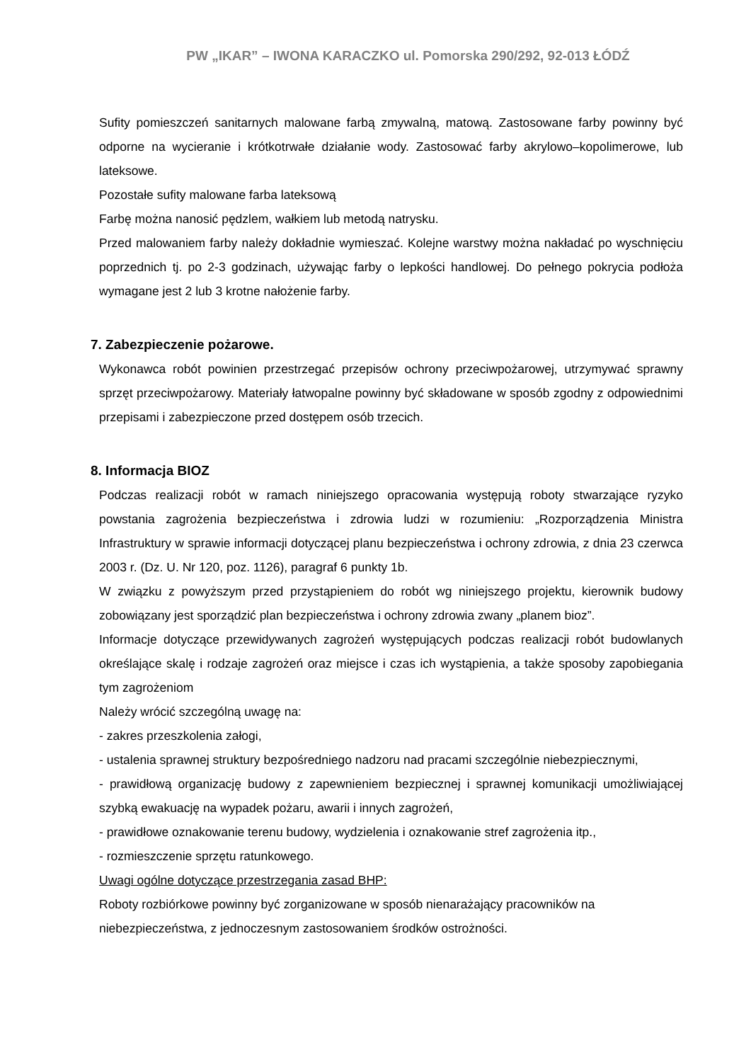PW „IKAR” – IWONA KARACZKO ul. Pomorska 290/292, 92-013 ŁÓDŹ
Sufity pomieszczeń sanitarnych malowane farbą zmywalną, matową. Zastosowane farby powinny być odporne na wycieranie i krótkotrwałe działanie wody. Zastosować farby akrylowo–kopolimerowe, lub lateksowe.
Pozostałe sufity malowane farba lateksową
Farbę można nanosić pędzlem, wałkiem lub metodą natrysku.
Przed malowaniem farby należy dokładnie wymieszać. Kolejne warstwy można nakładać po wyschnięciu poprzednich tj. po 2-3 godzinach, używając farby o lepkości handlowej. Do pełnego pokrycia podłoża wymagane jest 2 lub 3 krotne nałożenie farby.
7. Zabezpieczenie pożarowe.
Wykonawca robót powinien przestrzegać przepisów ochrony przeciwpożarowej, utrzymywać sprawny sprzęt przeciwpożarowy. Materiały łatwopalne powinny być składowane w sposób zgodny z odpowiednimi przepisami i zabezpieczone przed dostępem osób trzecich.
8. Informacja BIOZ
Podczas realizacji robót w ramach niniejszego opracowania występują roboty stwarzające ryzyko powstania zagrożenia bezpieczeństwa i zdrowia ludzi w rozumieniu: „Rozporządzenia Ministra Infrastruktury w sprawie informacji dotyczącej planu bezpieczeństwa i ochrony zdrowia, z dnia 23 czerwca 2003 r. (Dz. U. Nr 120, poz. 1126), paragraf 6 punkty 1b.
W związku z powyższym przed przystąpieniem do robót wg niniejszego projektu, kierownik budowy zobowiązany jest sporządzić plan bezpieczeństwa i ochrony zdrowia zwany „planem bioz”.
Informacje dotyczące przewidywanych zagrożeń występujących podczas realizacji robót budowlanych określające skalę i rodzaje zagrożeń oraz miejsce i czas ich wystąpienia, a także sposoby zapobiegania tym zagrożeniom
Należy wrócić szczególną uwagę na:
- zakres przeszkolenia załogi,
- ustalenia sprawnej struktury bezpośredniego nadzoru nad pracami szczególnie niebezpiecznymi,
- prawidłową organizację budowy z zapewnieniem bezpiecznej i sprawnej komunikacji umożliwiającej szybką ewakuację na wypadek pożaru, awarii i innych zagrożeń,
- prawidłowe oznakowanie terenu budowy, wydzielenia i oznakowanie stref zagrożenia itp.,
- rozmieszczenie sprzętu ratunkowego.
Uwagi ogólne dotyczące przestrzegania zasad BHP:
Roboty rozbiórkowe powinny być zorganizowane w sposób nienarażający pracowników na niebezpieczeństwa, z jednoczesnym zastosowaniem środków ostrożności.